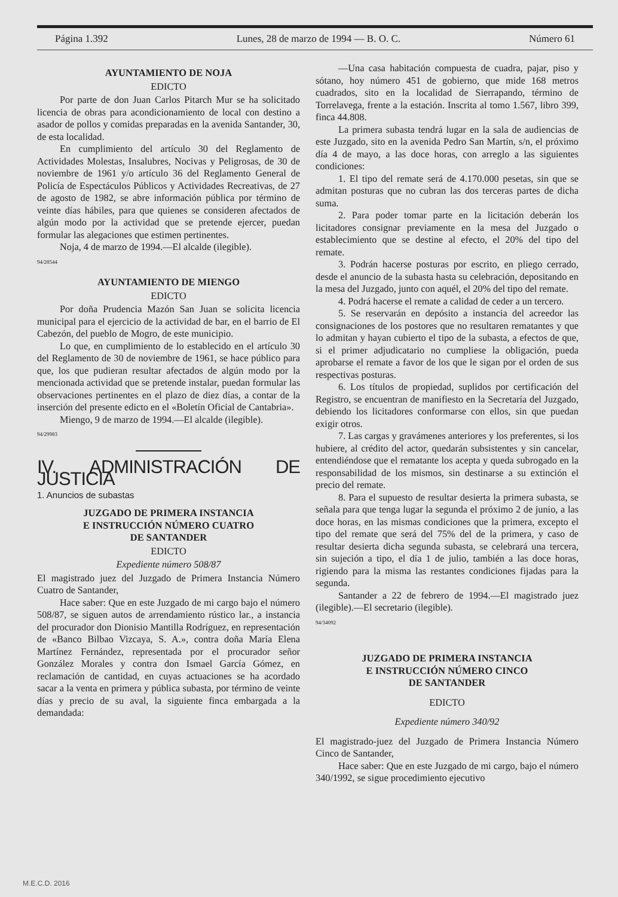Página 1.392 Lunes, 28 de marzo de 1994 — B. O. C. Número 61
AYUNTAMIENTO DE NOJA
EDICTO
Por parte de don Juan Carlos Pitarch Mur se ha solicitado licencia de obras para acondicionamiento de local con destino a asador de pollos y comidas preparadas en la avenida Santander, 30, de esta localidad.
En cumplimiento del artículo 30 del Reglamento de Actividades Molestas, Insalubres, Nocivas y Peligrosas, de 30 de noviembre de 1961 y/o artículo 36 del Reglamento General de Policía de Espectáculos Públicos y Actividades Recreativas, de 27 de agosto de 1982, se abre información pública por término de veinte días hábiles, para que quienes se consideren afectados de algún modo por la actividad que se pretende ejercer, puedan formular las alegaciones que estimen pertinentes.
Noja, 4 de marzo de 1994.—El alcalde (ilegible).
94/28544
AYUNTAMIENTO DE MIENGO
EDICTO
Por doña Prudencia Mazón San Juan se solicita licencia municipal para el ejercicio de la actividad de bar, en el barrio de El Cabezón, del pueblo de Mogro, de este municipio.
Lo que, en cumplimiento de lo establecido en el artículo 30 del Reglamento de 30 de noviembre de 1961, se hace público para que, los que pudieran resultar afectados de algún modo por la mencionada actividad que se pretende instalar, puedan formular las observaciones pertinentes en el plazo de diez días, a contar de la inserción del presente edicto en el «Boletín Oficial de Cantabria».
Miengo, 9 de marzo de 1994.—El alcalde (ilegible).
94/29983
IV. ADMINISTRACIÓN DE JUSTICIA
1. Anuncios de subastas
JUZGADO DE PRIMERA INSTANCIA
E INSTRUCCIÓN NÚMERO CUATRO
DE SANTANDER
EDICTO
Expediente número 508/87
El magistrado juez del Juzgado de Primera Instancia Número Cuatro de Santander,
Hace saber: Que en este Juzgado de mi cargo bajo el número 508/87, se siguen autos de arrendamiento rústico lar., a instancia del procurador don Dionisio Mantilla Rodríguez, en representación de «Banco Bilbao Vizcaya, S. A.», contra doña María Elena Martínez Fernández, representada por el procurador señor González Morales y contra don Ismael García Gómez, en reclamación de cantidad, en cuyas actuaciones se ha acordado sacar a la venta en primera y pública subasta, por término de veinte días y precio de su aval, la siguiente finca embargada a la demandada:
—Una casa habitación compuesta de cuadra, pajar, piso y sótano, hoy número 451 de gobierno, que mide 168 metros cuadrados, sito en la localidad de Sierrapando, término de Torrelavega, frente a la estación. Inscrita al tomo 1.567, libro 399, finca 44.808.
La primera subasta tendrá lugar en la sala de audiencias de este Juzgado, sito en la avenida Pedro San Martín, s/n, el próximo día 4 de mayo, a las doce horas, con arreglo a las siguientes condiciones:
1. El tipo del remate será de 4.170.000 pesetas, sin que se admitan posturas que no cubran las dos terceras partes de dicha suma.
2. Para poder tomar parte en la licitación deberán los licitadores consignar previamente en la mesa del Juzgado o establecimiento que se destine al efecto, el 20% del tipo del remate.
3. Podrán hacerse posturas por escrito, en pliego cerrado, desde el anuncio de la subasta hasta su celebración, depositando en la mesa del Juzgado, junto con aquél, el 20% del tipo del remate.
4. Podrá hacerse el remate a calidad de ceder a un tercero.
5. Se reservarán en depósito a instancia del acreedor las consignaciones de los postores que no resultaren rematantes y que lo admitan y hayan cubierto el tipo de la subasta, a efectos de que, si el primer adjudicatario no cumpliese la obligación, pueda aprobarse el remate a favor de los que le sigan por el orden de sus respectivas posturas.
6. Los títulos de propiedad, suplidos por certificación del Registro, se encuentran de manifiesto en la Secretaría del Juzgado, debiendo los licitadores conformarse con ellos, sin que puedan exigir otros.
7. Las cargas y gravámenes anteriores y los preferentes, si los hubiere, al crédito del actor, quedarán subsistentes y sin cancelar, entendiéndose que el rematante los acepta y queda subrogado en la responsabilidad de los mismos, sin destinarse a su extinción el precio del remate.
8. Para el supuesto de resultar desierta la primera subasta, se señala para que tenga lugar la segunda el próximo 2 de junio, a las doce horas, en las mismas condiciones que la primera, excepto el tipo del remate que será del 75% del de la primera, y caso de resultar desierta dicha segunda subasta, se celebrará una tercera, sin sujeción a tipo, el día 1 de julio, también a las doce horas, rigiendo para la misma las restantes condiciones fijadas para la segunda.
Santander a 22 de febrero de 1994.—El magistrado juez (ilegible).—El secretario (ilegible).
94/34092
JUZGADO DE PRIMERA INSTANCIA
E INSTRUCCIÓN NÚMERO CINCO
DE SANTANDER
EDICTO
Expediente número 340/92
El magistrado-juez del Juzgado de Primera Instancia Número Cinco de Santander,
Hace saber: Que en este Juzgado de mi cargo, bajo el número 340/1992, se sigue procedimiento ejecutivo
M.E.C.D. 2016